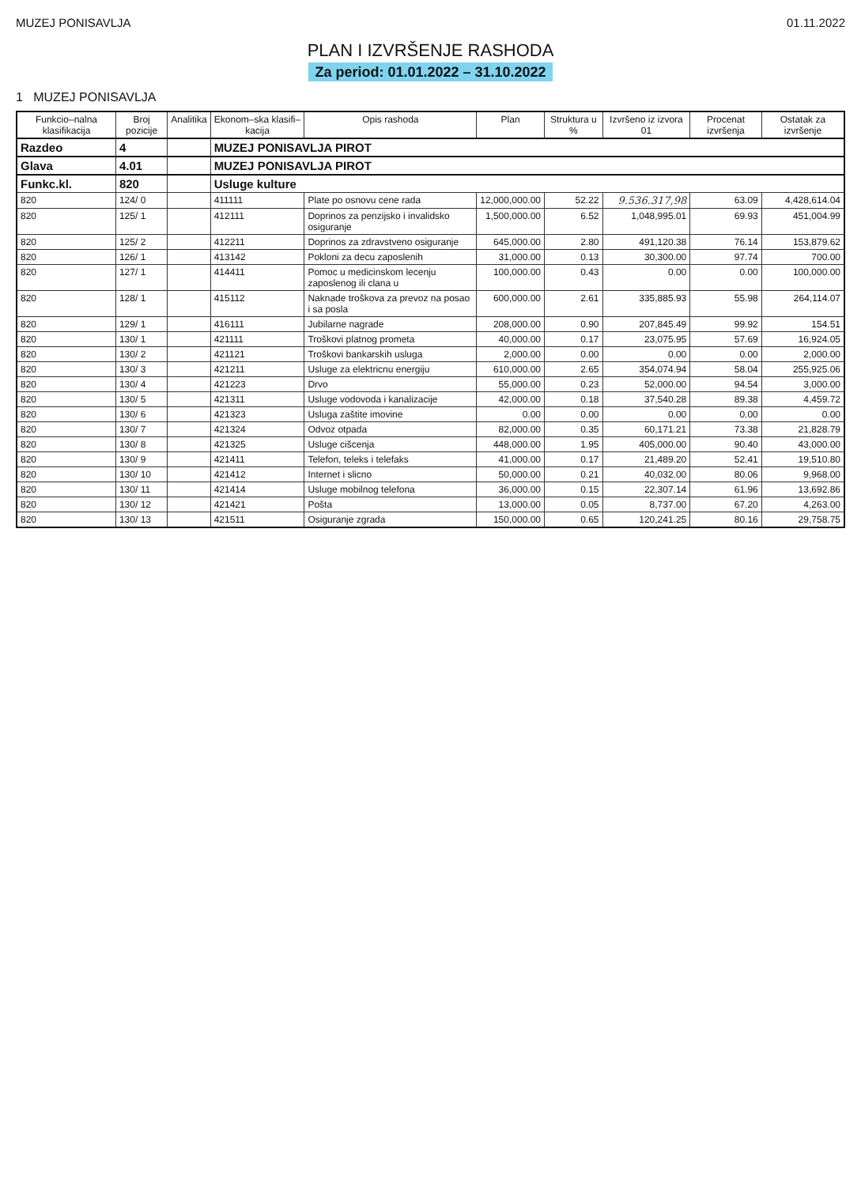MUZEJ PONISAVLJA 01.11.2022
PLAN I IZVRŠENJE RASHODA
Za period: 01.01.2022 – 31.10.2022
1 MUZEJ PONISAVLJA
| Funkcio–nalna klasifikacija | Broj pozicije | Analitika | Ekonom–ska klasifi–kacija | Opis rashoda | Plan | Struktura u % | Izvršeno iz izvora 01 | Procenat izvršenja | Ostatak za izvršenje |
| --- | --- | --- | --- | --- | --- | --- | --- | --- | --- |
| Razdeo | 4 | | MUZEJ PONISAVLJA PIROT | | | | | | |
| Glava | 4.01 | | MUZEJ PONISAVLJA PIROT | | | | | | |
| Funkc.kl. | 820 | | Usluge kulture | | | | | | |
| 820 | 124/ 0 | | 411111 | Plate po osnovu cene rada | 12,000,000.00 | 52.22 | 9.536.317,98 | 63.09 | 4,428,614.04 |
| 820 | 125/ 1 | | 412111 | Doprinos za penzijsko i invalidsko osiguranje | 1,500,000.00 | 6.52 | 1,048,995.01 | 69.93 | 451,004.99 |
| 820 | 125/ 2 | | 412211 | Doprinos za zdravstveno osiguranje | 645,000.00 | 2.80 | 491,120.38 | 76.14 | 153,879.62 |
| 820 | 126/ 1 | | 413142 | Pokloni za decu zaposlenih | 31,000.00 | 0.13 | 30,300.00 | 97.74 | 700.00 |
| 820 | 127/ 1 | | 414411 | Pomoc u medicinskom lecenju zaposlenog ili clana u | 100,000.00 | 0.43 | 0.00 | 0.00 | 100,000.00 |
| 820 | 128/ 1 | | 415112 | Naknade troškova za prevoz na posao i sa posla | 600,000.00 | 2.61 | 335,885.93 | 55.98 | 264,114.07 |
| 820 | 129/ 1 | | 416111 | Jubilarne nagrade | 208,000.00 | 0.90 | 207,845.49 | 99.92 | 154.51 |
| 820 | 130/ 1 | | 421111 | Troškovi platnog prometa | 40,000.00 | 0.17 | 23,075.95 | 57.69 | 16,924.05 |
| 820 | 130/ 2 | | 421121 | Troškovi bankarskih usluga | 2,000.00 | 0.00 | 0.00 | 0.00 | 2,000.00 |
| 820 | 130/ 3 | | 421211 | Usluge za elektricnu energiju | 610,000.00 | 2.65 | 354,074.94 | 58.04 | 255,925.06 |
| 820 | 130/ 4 | | 421223 | Drvo | 55,000.00 | 0.23 | 52,000.00 | 94.54 | 3,000.00 |
| 820 | 130/ 5 | | 421311 | Usluge vodovoda i kanalizacije | 42,000.00 | 0.18 | 37,540.28 | 89.38 | 4,459.72 |
| 820 | 130/ 6 | | 421323 | Usluga zaštite imovine | 0.00 | 0.00 | 0.00 | 0.00 | 0.00 |
| 820 | 130/ 7 | | 421324 | Odvoz otpada | 82,000.00 | 0.35 | 60,171.21 | 73.38 | 21,828.79 |
| 820 | 130/ 8 | | 421325 | Usluge cišcenja | 448,000.00 | 1.95 | 405,000.00 | 90.40 | 43,000.00 |
| 820 | 130/ 9 | | 421411 | Telefon, teleks i telefaks | 41,000.00 | 0.17 | 21,489.20 | 52.41 | 19,510.80 |
| 820 | 130/ 10 | | 421412 | Internet i slicno | 50,000.00 | 0.21 | 40,032.00 | 80.06 | 9,968.00 |
| 820 | 130/ 11 | | 421414 | Usluge mobilnog telefona | 36,000.00 | 0.15 | 22,307.14 | 61.96 | 13,692.86 |
| 820 | 130/ 12 | | 421421 | Pošta | 13,000.00 | 0.05 | 8,737.00 | 67.20 | 4,263.00 |
| 820 | 130/ 13 | | 421511 | Osiguranje zgrada | 150,000.00 | 0.65 | 120,241.25 | 80.16 | 29,758.75 |